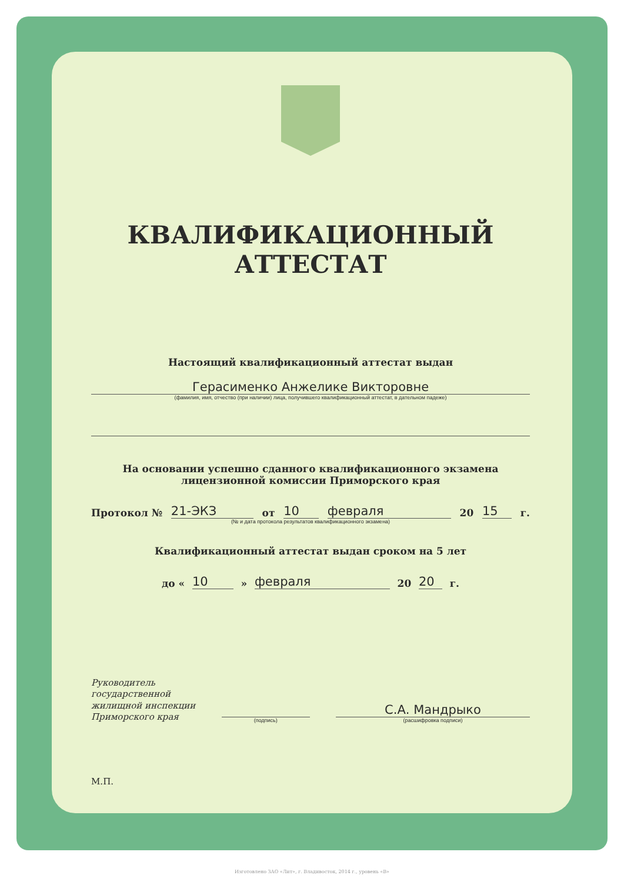КВАЛИФИКАЦИОННЫЙ
АТТЕСТАТ
Настоящий квалификационный аттестат выдан
Герасименко Анжелике Викторовне
(фамилия, имя, отчество (при наличии) лица, получившего квалификационный аттестат, в дательном падеже)
На основании успешно сданного квалификационного экзамена
лицензионной комиссии Приморского края
Протокол № 21-ЭКЗ от 10 февраля 20 15 г.
(№ и дата протокола результатов квалификационного экзамена)
Квалификационный аттестат выдан сроком на 5 лет
до « 10 » февраля 20 20 г.
Руководитель
государственной
жилищной инспекции
Приморского края
(подпись)
С.А. Мандрыко
(расшифровка подписи)
М.П.
Изготовлено ЗАО «Лит», г. Владивосток, 2014 г., уровень «В»